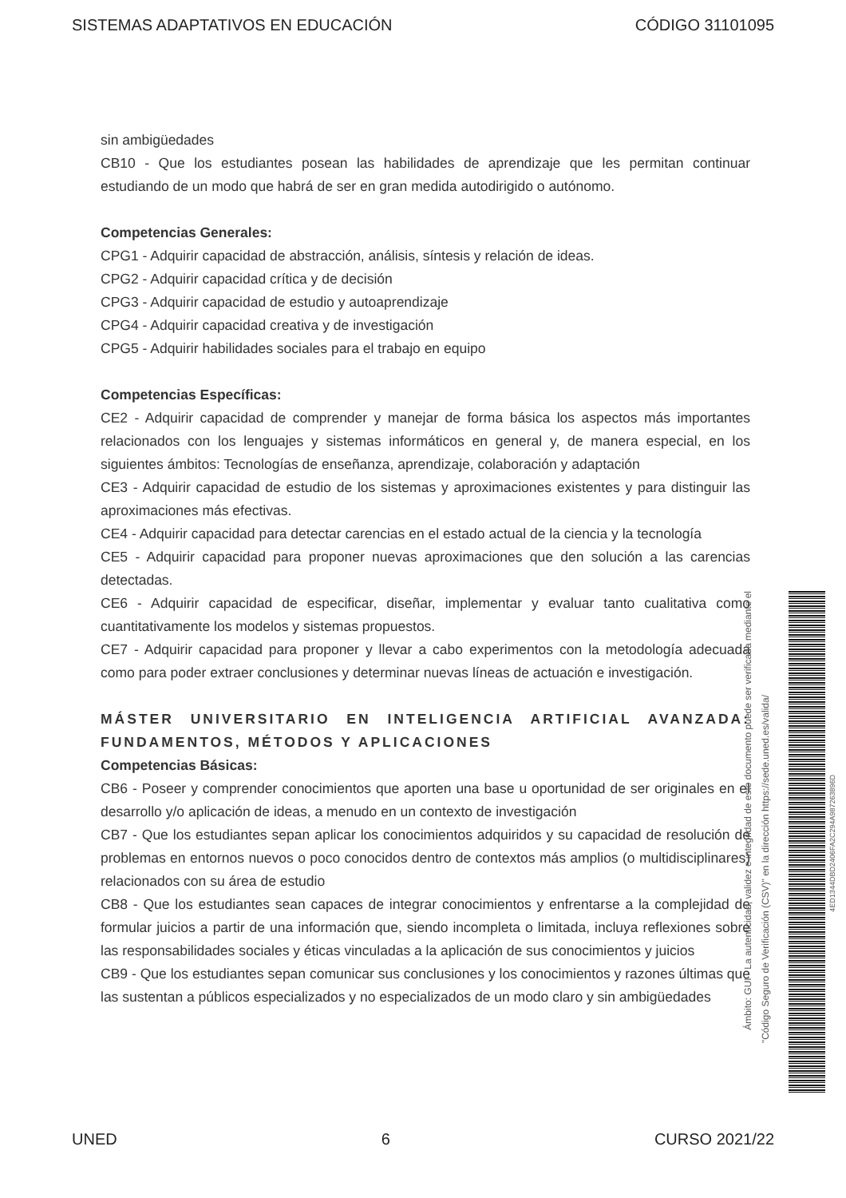SISTEMAS ADAPTATIVOS EN EDUCACIÓN CÓDIGO 31101095
sin ambigüedades
CB10 - Que los estudiantes posean las habilidades de aprendizaje que les permitan continuar estudiando de un modo que habrá de ser en gran medida autodirigido o autónomo.
Competencias Generales:
CPG1 - Adquirir capacidad de abstracción, análisis, síntesis y relación de ideas.
CPG2 - Adquirir capacidad crítica y de decisión
CPG3 - Adquirir capacidad de estudio y autoaprendizaje
CPG4 - Adquirir capacidad creativa y de investigación
CPG5 - Adquirir habilidades sociales para el trabajo en equipo
Competencias Específicas:
CE2 - Adquirir capacidad de comprender y manejar de forma básica los aspectos más importantes relacionados con los lenguajes y sistemas informáticos en general y, de manera especial, en los siguientes ámbitos: Tecnologías de enseñanza, aprendizaje, colaboración y adaptación
CE3 - Adquirir capacidad de estudio de los sistemas y aproximaciones existentes y para distinguir las aproximaciones más efectivas.
CE4 - Adquirir capacidad para detectar carencias en el estado actual de la ciencia y la tecnología
CE5 - Adquirir capacidad para proponer nuevas aproximaciones que den solución a las carencias detectadas.
CE6 - Adquirir capacidad de especificar, diseñar, implementar y evaluar tanto cualitativa como cuantitativamente los modelos y sistemas propuestos.
CE7 - Adquirir capacidad para proponer y llevar a cabo experimentos con la metodología adecuada como para poder extraer conclusiones y determinar nuevas líneas de actuación e investigación.
MÁSTER UNIVERSITARIO EN INTELIGENCIA ARTIFICIAL AVANZADA: FUNDAMENTOS, MÉTODOS Y APLICACIONES
Competencias Básicas:
CB6 - Poseer y comprender conocimientos que aporten una base u oportunidad de ser originales en el desarrollo y/o aplicación de ideas, a menudo en un contexto de investigación
CB7 - Que los estudiantes sepan aplicar los conocimientos adquiridos y su capacidad de resolución de problemas en entornos nuevos o poco conocidos dentro de contextos más amplios (o multidisciplinares) relacionados con su área de estudio
CB8 - Que los estudiantes sean capaces de integrar conocimientos y enfrentarse a la complejidad de formular juicios a partir de una información que, siendo incompleta o limitada, incluya reflexiones sobre las responsabilidades sociales y éticas vinculadas a la aplicación de sus conocimientos y juicios
CB9 - Que los estudiantes sepan comunicar sus conclusiones y los conocimientos y razones últimas que las sustentan a públicos especializados y no especializados de un modo claro y sin ambigüedades
Ámbito: GUI - La autenticidad, validez e integridad de este documento puede ser verificada mediante el
"Código Seguro de Verificación (CSV)" en la dirección https://sede.uned.es/valida/
4ED1344DBD2406FA2C294A987263896D
UNED 6 CURSO 2021/22